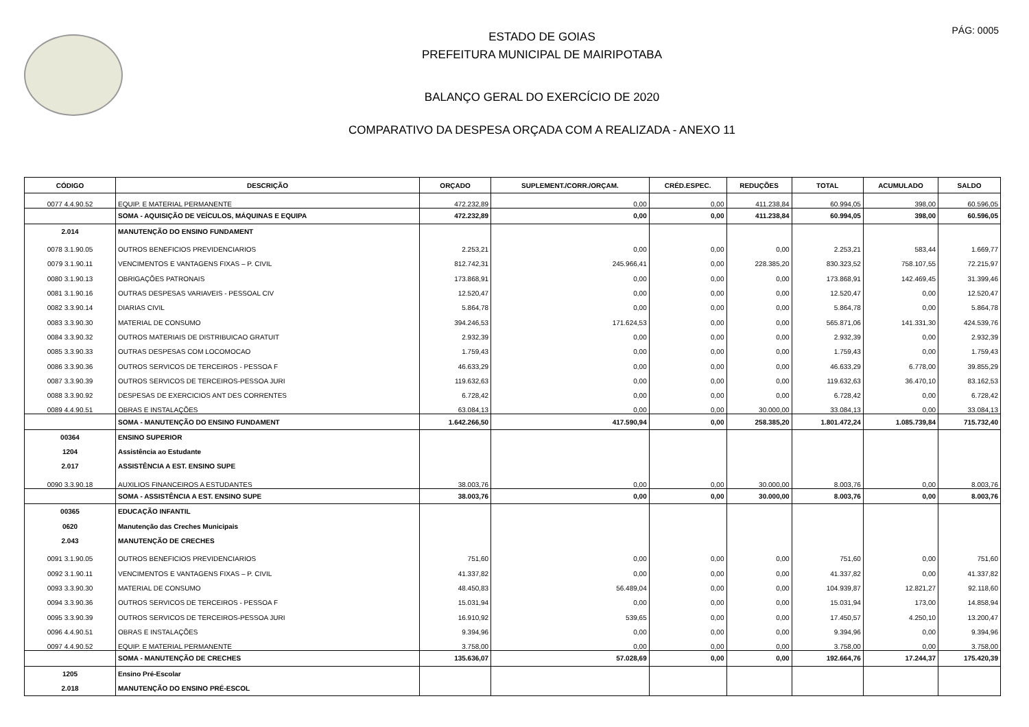PÁG: 0005
ESTADO DE GOIAS
PREFEITURA MUNICIPAL DE MAIRIPOTABA
BALANÇO GERAL DO EXERCÍCIO DE 2020
COMPARATIVO DA DESPESA ORÇADA COM A REALIZADA - ANEXO 11
| CÓDIGO | DESCRIÇÃO | ORÇADO | SUPLEMENT./CORR./ORÇAM. | CRÉD.ESPEC. | REDUÇÕES | TOTAL | ACUMULADO | SALDO |
| --- | --- | --- | --- | --- | --- | --- | --- | --- |
| 0077 4.4.90.52 | EQUIP. E MATERIAL PERMANENTE | 472.232,89 | 0,00 | 0,00 | 411.238,84 | 60.994,05 | 398,00 | 60.596,05 |
| | SOMA - AQUISIÇÃO DE VEÍCULOS, MÁQUINAS E EQUIPA | 472.232,89 | 0,00 | 0,00 | 411.238,84 | 60.994,05 | 398,00 | 60.596,05 |
| 2.014 | MANUTENÇÃO DO ENSINO FUNDAMENT | | | | | | | |
| 0078 3.1.90.05 | OUTROS BENEFICIOS PREVIDENCIARIOS | 2.253,21 | 0,00 | 0,00 | 0,00 | 2.253,21 | 583,44 | 1.669,77 |
| 0079 3.1.90.11 | VENCIMENTOS E VANTAGENS FIXAS – P. CIVIL | 812.742,31 | 245.966,41 | 0,00 | 228.385,20 | 830.323,52 | 758.107,55 | 72.215,97 |
| 0080 3.1.90.13 | OBRIGAÇÕES PATRONAIS | 173.868,91 | 0,00 | 0,00 | 0,00 | 173.868,91 | 142.469,45 | 31.399,46 |
| 0081 3.1.90.16 | OUTRAS DESPESAS VARIAVEIS - PESSOAL CIV | 12.520,47 | 0,00 | 0,00 | 0,00 | 12.520,47 | 0,00 | 12.520,47 |
| 0082 3.3.90.14 | DIARIAS CIVIL | 5.864,78 | 0,00 | 0,00 | 0,00 | 5.864,78 | 0,00 | 5.864,78 |
| 0083 3.3.90.30 | MATERIAL DE CONSUMO | 394.246,53 | 171.624,53 | 0,00 | 0,00 | 565.871,06 | 141.331,30 | 424.539,76 |
| 0084 3.3.90.32 | OUTROS MATERIAIS DE DISTRIBUICAO GRATUIT | 2.932,39 | 0,00 | 0,00 | 0,00 | 2.932,39 | 0,00 | 2.932,39 |
| 0085 3.3.90.33 | OUTRAS DESPESAS COM LOCOMOCAO | 1.759,43 | 0,00 | 0,00 | 0,00 | 1.759,43 | 0,00 | 1.759,43 |
| 0086 3.3.90.36 | OUTROS SERVICOS DE TERCEIROS - PESSOA F | 46.633,29 | 0,00 | 0,00 | 0,00 | 46.633,29 | 6.778,00 | 39.855,29 |
| 0087 3.3.90.39 | OUTROS SERVICOS DE TERCEIROS-PESSOA JURI | 119.632,63 | 0,00 | 0,00 | 0,00 | 119.632,63 | 36.470,10 | 83.162,53 |
| 0088 3.3.90.92 | DESPESAS DE EXERCICIOS ANT DES CORRENTES | 6.728,42 | 0,00 | 0,00 | 0,00 | 6.728,42 | 0,00 | 6.728,42 |
| 0089 4.4.90.51 | OBRAS E INSTALAÇÕES | 63.084,13 | 0,00 | 0,00 | 30.000,00 | 33.084,13 | 0,00 | 33.084,13 |
| | SOMA - MANUTENÇÃO DO ENSINO FUNDAMENT | 1.642.266,50 | 417.590,94 | 0,00 | 258.385,20 | 1.801.472,24 | 1.085.739,84 | 715.732,40 |
| 00364 | ENSINO SUPERIOR | | | | | | | |
| 1204 | Assistência ao Estudante | | | | | | | |
| 2.017 | ASSISTÊNCIA A EST. ENSINO SUPE | | | | | | | |
| 0090 3.3.90.18 | AUXILIOS FINANCEIROS A ESTUDANTES | 38.003,76 | 0,00 | 0,00 | 30.000,00 | 8.003,76 | 0,00 | 8.003,76 |
| | SOMA - ASSISTÊNCIA A EST. ENSINO SUPE | 38.003,76 | 0,00 | 0,00 | 30.000,00 | 8.003,76 | 0,00 | 8.003,76 |
| 00365 | EDUCAÇÃO INFANTIL | | | | | | | |
| 0620 | Manutenção das Creches Municipais | | | | | | | |
| 2.043 | MANUTENÇÃO DE CRECHES | | | | | | | |
| 0091 3.1.90.05 | OUTROS BENEFICIOS PREVIDENCIARIOS | 751,60 | 0,00 | 0,00 | 0,00 | 751,60 | 0,00 | 751,60 |
| 0092 3.1.90.11 | VENCIMENTOS E VANTAGENS FIXAS – P. CIVIL | 41.337,82 | 0,00 | 0,00 | 0,00 | 41.337,82 | 0,00 | 41.337,82 |
| 0093 3.3.90.30 | MATERIAL DE CONSUMO | 48.450,83 | 56.489,04 | 0,00 | 0,00 | 104.939,87 | 12.821,27 | 92.118,60 |
| 0094 3.3.90.36 | OUTROS SERVICOS DE TERCEIROS - PESSOA F | 15.031,94 | 0,00 | 0,00 | 0,00 | 15.031,94 | 173,00 | 14.858,94 |
| 0095 3.3.90.39 | OUTROS SERVICOS DE TERCEIROS-PESSOA JURI | 16.910,92 | 539,65 | 0,00 | 0,00 | 17.450,57 | 4.250,10 | 13.200,47 |
| 0096 4.4.90.51 | OBRAS E INSTALAÇÕES | 9.394,96 | 0,00 | 0,00 | 0,00 | 9.394,96 | 0,00 | 9.394,96 |
| 0097 4.4.90.52 | EQUIP. E MATERIAL PERMANENTE | 3.758,00 | 0,00 | 0,00 | 0,00 | 3.758,00 | 0,00 | 3.758,00 |
| | SOMA - MANUTENÇÃO DE CRECHES | 135.636,07 | 57.028,69 | 0,00 | 0,00 | 192.664,76 | 17.244,37 | 175.420,39 |
| 1205 | Ensino Pré-Escolar | | | | | | | |
| 2.018 | MANUTENÇÃO DO ENSINO PRÉ-ESCOL | | | | | | | |